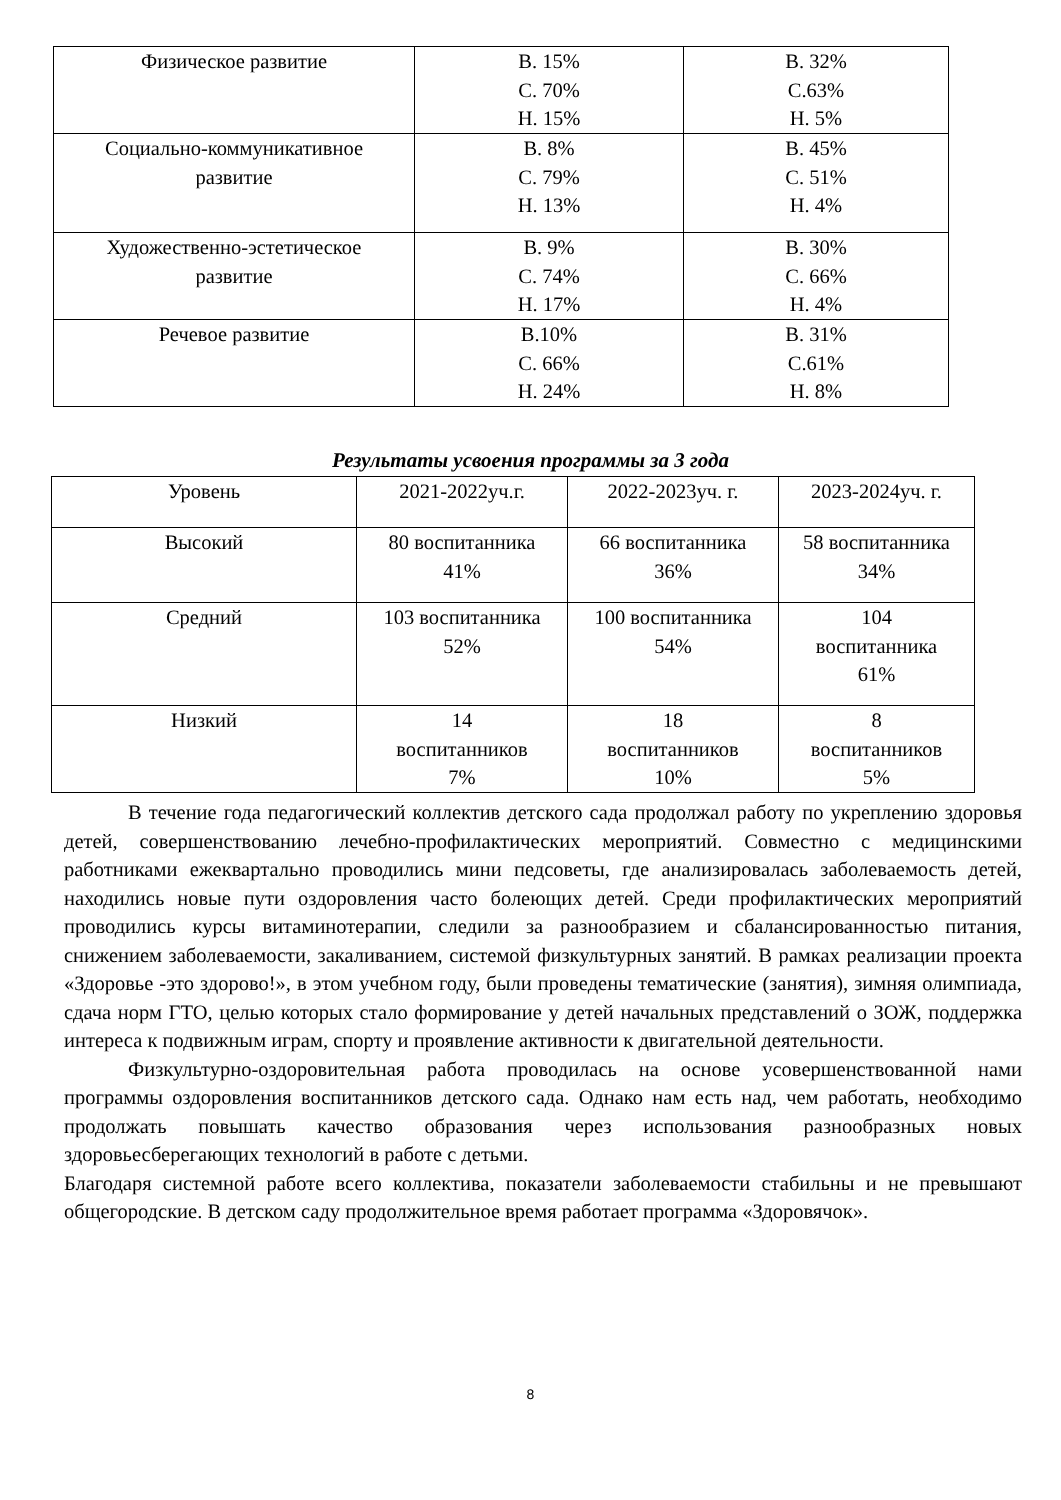| Физическое развитие | В. 15% С. 70% Н. 15% | В. 32% С.63% Н. 5% |
| Социально-коммуникативное развитие | В. 8% С. 79% Н. 13% | В. 45% С. 51% Н. 4% |
| Художественно-эстетическое развитие | В. 9% С. 74% Н. 17% | В. 30% С. 66% Н. 4% |
| Речевое развитие | В.10% С. 66% Н. 24% | В. 31% С.61% Н. 8% |
Результаты усвоения программы за 3 года
| Уровень | 2021-2022уч.г. | 2022-2023уч. г. | 2023-2024уч. г. |
| Высокий | 80 воспитанника 41% | 66 воспитанника 36% | 58 воспитанника 34% |
| Средний | 103 воспитанника 52% | 100 воспитанника 54% | 104 воспитанника 61% |
| Низкий | 14 воспитанников 7% | 18 воспитанников 10% | 8 воспитанников 5% |
В течение года педагогический коллектив детского сада продолжал работу по укреплению здоровья детей, совершенствованию лечебно-профилактических мероприятий. Совместно с медицинскими работниками ежеквартально проводились мини педсоветы, где анализировалась заболеваемость детей, находились новые пути оздоровления часто болеющих детей. Среди профилактических мероприятий проводились курсы витаминотерапии, следили за разнообразием и сбалансированностью питания, снижением заболеваемости, закаливанием, системой физкультурных занятий. В рамках реализации проекта «Здоровье -это здорово!», в этом учебном году, были проведены тематические (занятия), зимняя олимпиада, сдача норм ГТО, целью которых стало формирование у детей начальных представлений о ЗОЖ, поддержка интереса к подвижным играм, спорту и проявление активности к двигательной деятельности.
Физкультурно-оздоровительная работа проводилась на основе усовершенствованной нами программы оздоровления воспитанников детского сада. Однако нам есть над, чем работать, необходимо продолжать повышать качество образования через использования разнообразных новых здоровьесберегающих технологий в работе с детьми.
Благодаря системной работе всего коллектива, показатели заболеваемости стабильны и не превышают общегородские. В детском саду продолжительное время работает программа «Здоровячок».
8